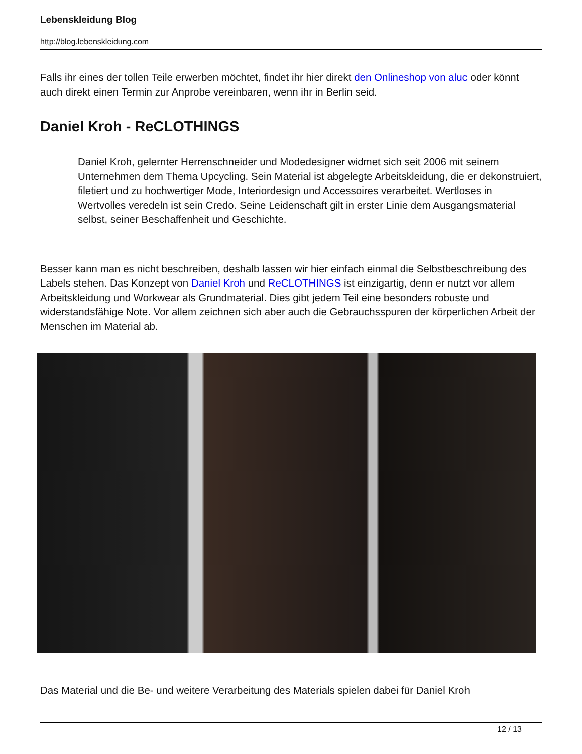Lebenskleidung Blog
http://blog.lebenskleidung.com
Falls ihr eines der tollen Teile erwerben möchtet, findet ihr hier direkt den Onlineshop von aluc oder könnt auch direkt einen Termin zur Anprobe vereinbaren, wenn ihr in Berlin seid.
Daniel Kroh - ReCLOTHINGS
Daniel Kroh, gelernter Herrenschneider und Modedesigner widmet sich seit 2006 mit seinem Unternehmen dem Thema Upcycling. Sein Material ist abgelegte Arbeitskleidung, die er dekonstruiert, filetiert und zu hochwertiger Mode, Interiordesign und Accessoires verarbeitet. Wertloses in Wertvolles veredeln ist sein Credo. Seine Leidenschaft gilt in erster Linie dem Ausgangsmaterial selbst, seiner Beschaffenheit und Geschichte.
Besser kann man es nicht beschreiben, deshalb lassen wir hier einfach einmal die Selbstbeschreibung des Labels stehen. Das Konzept von Daniel Kroh und ReCLOTHINGS ist einzigartig, denn er nutzt vor allem Arbeitskleidung und Workwear als Grundmaterial. Dies gibt jedem Teil eine besonders robuste und widerstandsfähige Note. Vor allem zeichnen sich aber auch die Gebrauchsspuren der körperlichen Arbeit der Menschen im Material ab.
Das Material und die Be- und weitere Verarbeitung des Materials spielen dabei für Daniel Kroh
12 / 13